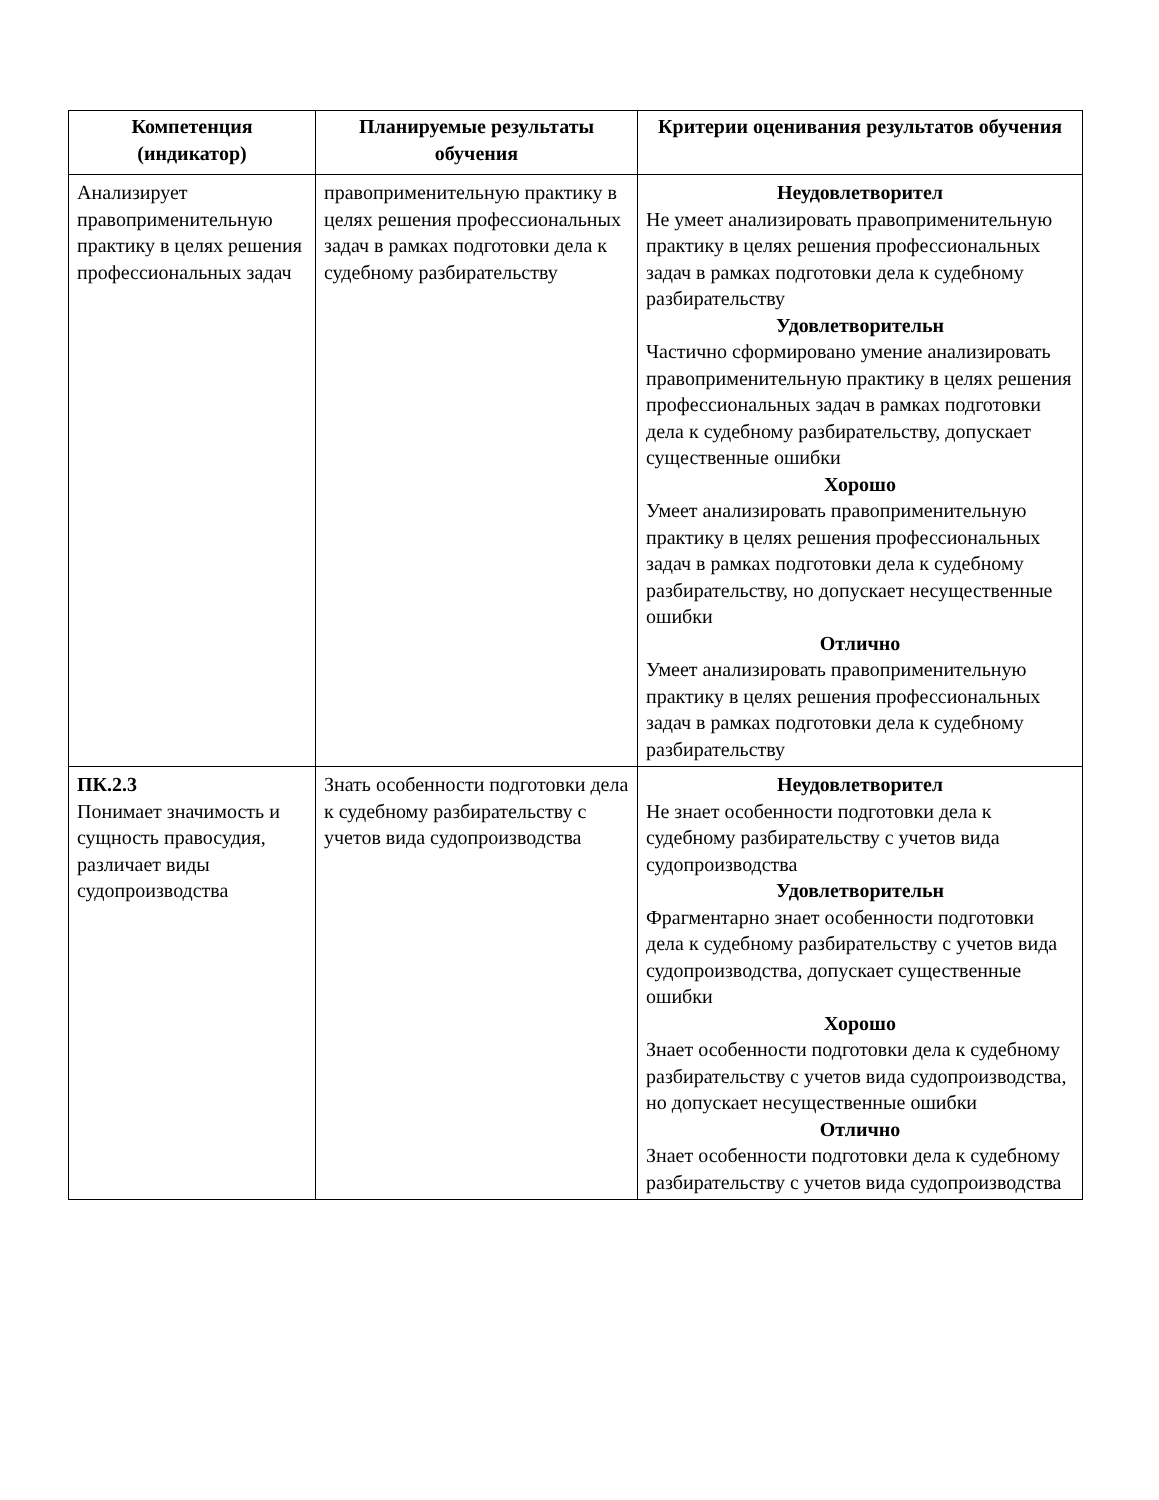| Компетенция (индикатор) | Планируемые результаты обучения | Критерии оценивания результатов обучения |
| --- | --- | --- |
| Анализирует правоприменительную практику в целях решения профессиональных задач | правоприменительную практику в целях решения профессиональных задач в рамках подготовки дела к судебному разбирательству | Неудовлетворител Не умеет анализировать правоприменительную практику в целях решения профессиональных задач в рамках подготовки дела к судебному разбирательству Удовлетворительн Частично сформировано умение анализировать правоприменительную практику в целях решения профессиональных задач в рамках подготовки дела к судебному разбирательству, допускает существенные ошибки Хорошо Умеет анализировать правоприменительную практику в целях решения профессиональных задач в рамках подготовки дела к судебному разбирательству, но допускает несущественные ошибки Отлично Умеет анализировать правоприменительную практику в целях решения профессиональных задач в рамках подготовки дела к судебному разбирательству |
| ПК.2.3 Понимает значимость и сущность правосудия, различает виды судопроизводства | Знать особенности подготовки дела к судебному разбирательству с учетов вида судопроизводства | Неудовлетворител Не знает особенности подготовки дела к судебному разбирательству с учетов вида судопроизводства Удовлетворительн Фрагментарно знает особенности подготовки дела к судебному разбирательству с учетов вида судопроизводства, допускает существенные ошибки Хорошо Знает особенности подготовки дела к судебному разбирательству с учетов вида судопроизводства, но допускает несущественные ошибки Отлично Знает особенности подготовки дела к судебному разбирательству с учетов вида судопроизводства |